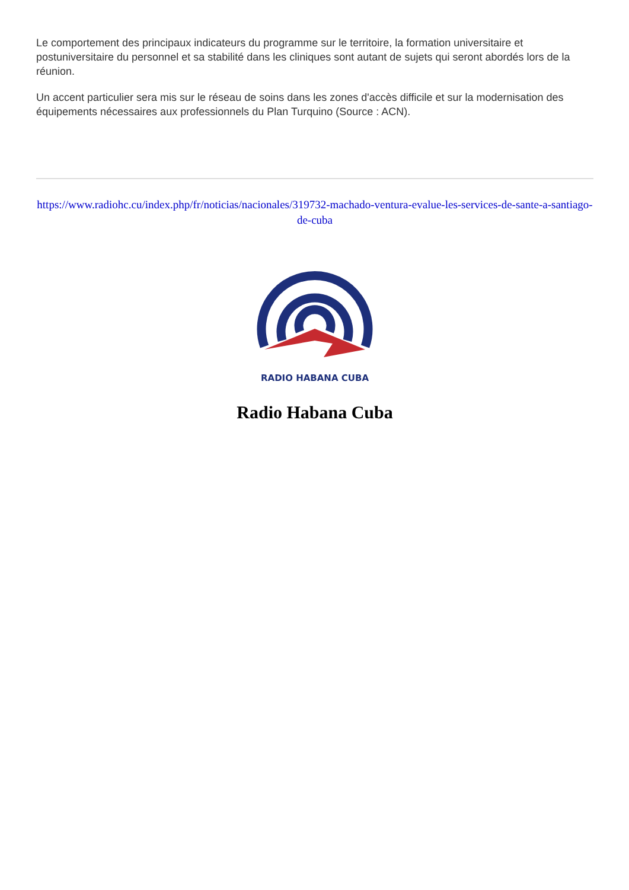Le comportement des principaux indicateurs du programme sur le territoire, la formation universitaire et postuniversitaire du personnel et sa stabilité dans les cliniques sont autant de sujets qui seront abordés lors de la réunion.
Un accent particulier sera mis sur le réseau de soins dans les zones d'accès difficile et sur la modernisation des équipements nécessaires aux professionnels du Plan Turquino (Source : ACN).
https://www.radiohc.cu/index.php/fr/noticias/nacionales/319732-machado-ventura-evalue-les-services-de-sante-a-santiago-de-cuba
RADIO HABANA CUBA
Radio Habana Cuba